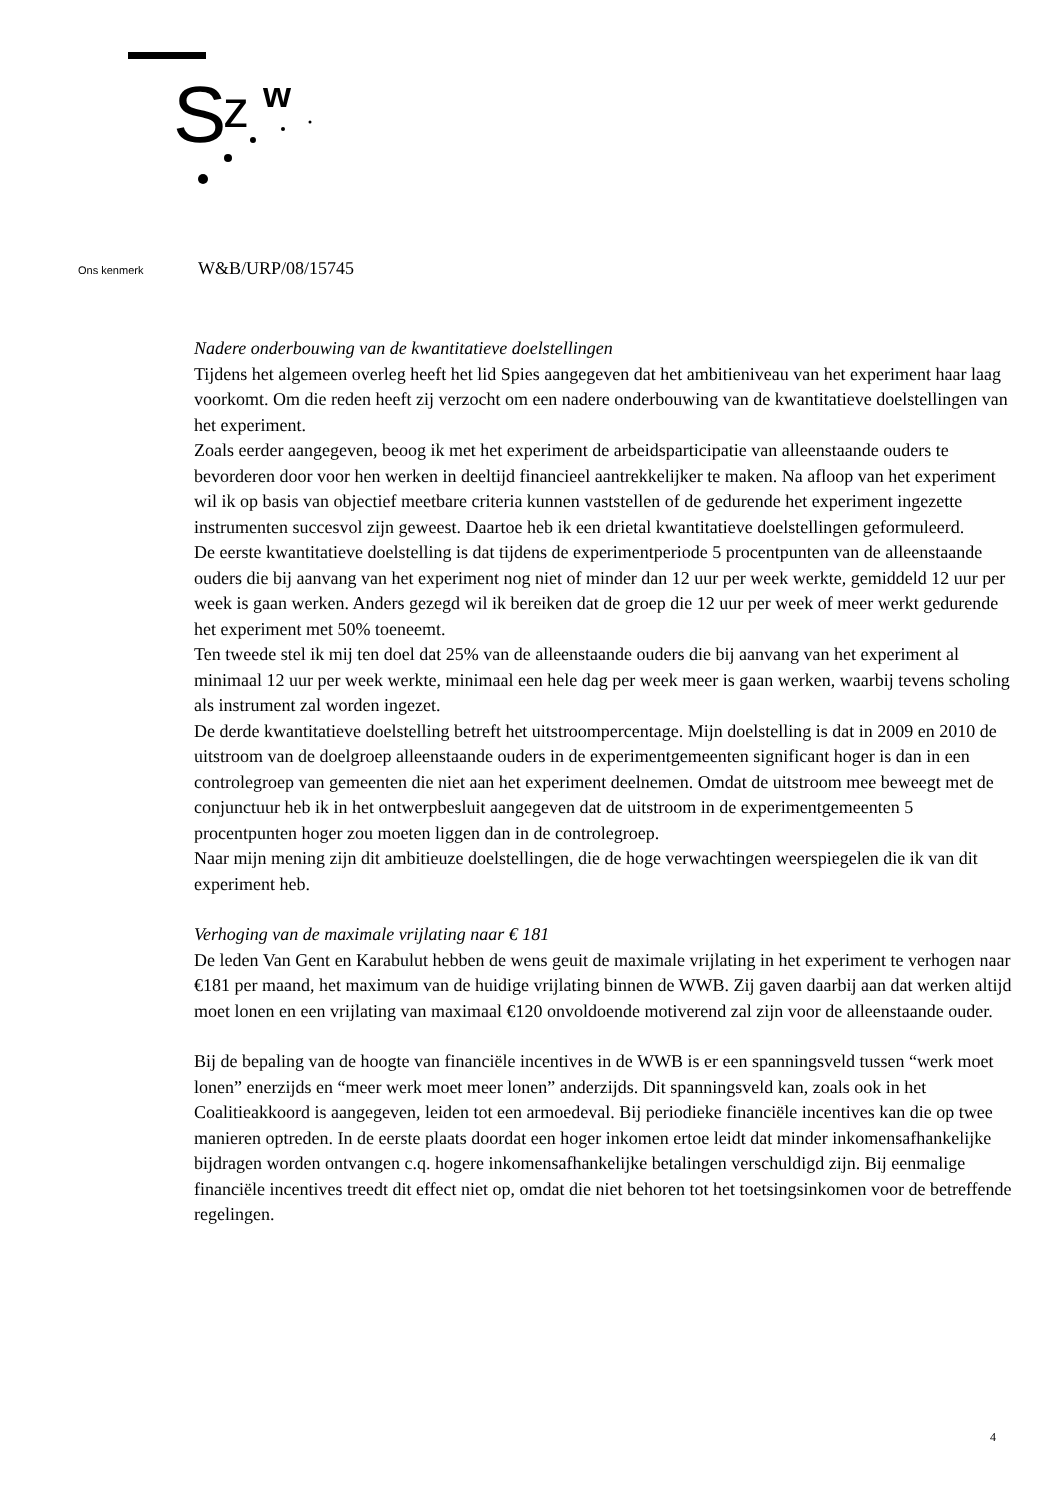S
z
w
Ons kenmerk W&B/URP/08/15745
Nadere onderbouwing van de kwantitatieve doelstellingen
Tijdens het algemeen overleg heeft het lid Spies aangegeven dat het ambitieniveau van het experiment haar laag voorkomt. Om die reden heeft zij verzocht om een nadere onderbouwing van de kwantitatieve doelstellingen van het experiment.
Zoals eerder aangegeven, beoog ik met het experiment de arbeidsparticipatie van alleenstaande ouders te bevorderen door voor hen werken in deeltijd financieel aantrekkelijker te maken. Na afloop van het experiment wil ik op basis van objectief meetbare criteria kunnen vaststellen of de gedurende het experiment ingezette instrumenten succesvol zijn geweest. Daartoe heb ik een drietal kwantitatieve doelstellingen geformuleerd.
De eerste kwantitatieve doelstelling is dat tijdens de experimentperiode 5 procentpunten van de alleenstaande ouders die bij aanvang van het experiment nog niet of minder dan 12 uur per week werkte, gemiddeld 12 uur per week is gaan werken. Anders gezegd wil ik bereiken dat de groep die 12 uur per week of meer werkt gedurende het experiment met 50% toeneemt.
Ten tweede stel ik mij ten doel dat 25% van de alleenstaande ouders die bij aanvang van het experiment al minimaal 12 uur per week werkte, minimaal een hele dag per week meer is gaan werken, waarbij tevens scholing als instrument zal worden ingezet.
De derde kwantitatieve doelstelling betreft het uitstroompercentage. Mijn doelstelling is dat in 2009 en 2010 de uitstroom van de doelgroep alleenstaande ouders in de experimentgemeenten significant hoger is dan in een controlegroep van gemeenten die niet aan het experiment deelnemen. Omdat de uitstroom mee beweegt met de conjunctuur heb ik in het ontwerpbesluit aangegeven dat de uitstroom in de experimentgemeenten 5 procentpunten hoger zou moeten liggen dan in de controlegroep.
Naar mijn mening zijn dit ambitieuze doelstellingen, die de hoge verwachtingen weerspiegelen die ik van dit experiment heb.
Verhoging van de maximale vrijlating naar € 181
De leden Van Gent en Karabulut hebben de wens geuit de maximale vrijlating in het experiment te verhogen naar €181 per maand, het maximum van de huidige vrijlating binnen de WWB. Zij gaven daarbij aan dat werken altijd moet lonen en een vrijlating van maximaal €120 onvoldoende motiverend zal zijn voor de alleenstaande ouder.
Bij de bepaling van de hoogte van financiële incentives in de WWB is er een spanningsveld tussen “werk moet lonen” enerzijds en “meer werk moet meer lonen” anderzijds. Dit spanningsveld kan, zoals ook in het Coalitieakkoord is aangegeven, leiden tot een armoedeval. Bij periodieke financiële incentives kan die op twee manieren optreden. In de eerste plaats doordat een hoger inkomen ertoe leidt dat minder inkomensafhankelijke bijdragen worden ontvangen c.q. hogere inkomensafhankelijke betalingen verschuldigd zijn. Bij eenmalige financiële incentives treedt dit effect niet op, omdat die niet behoren tot het toetsingsinkomen voor de betreffende regelingen.
4